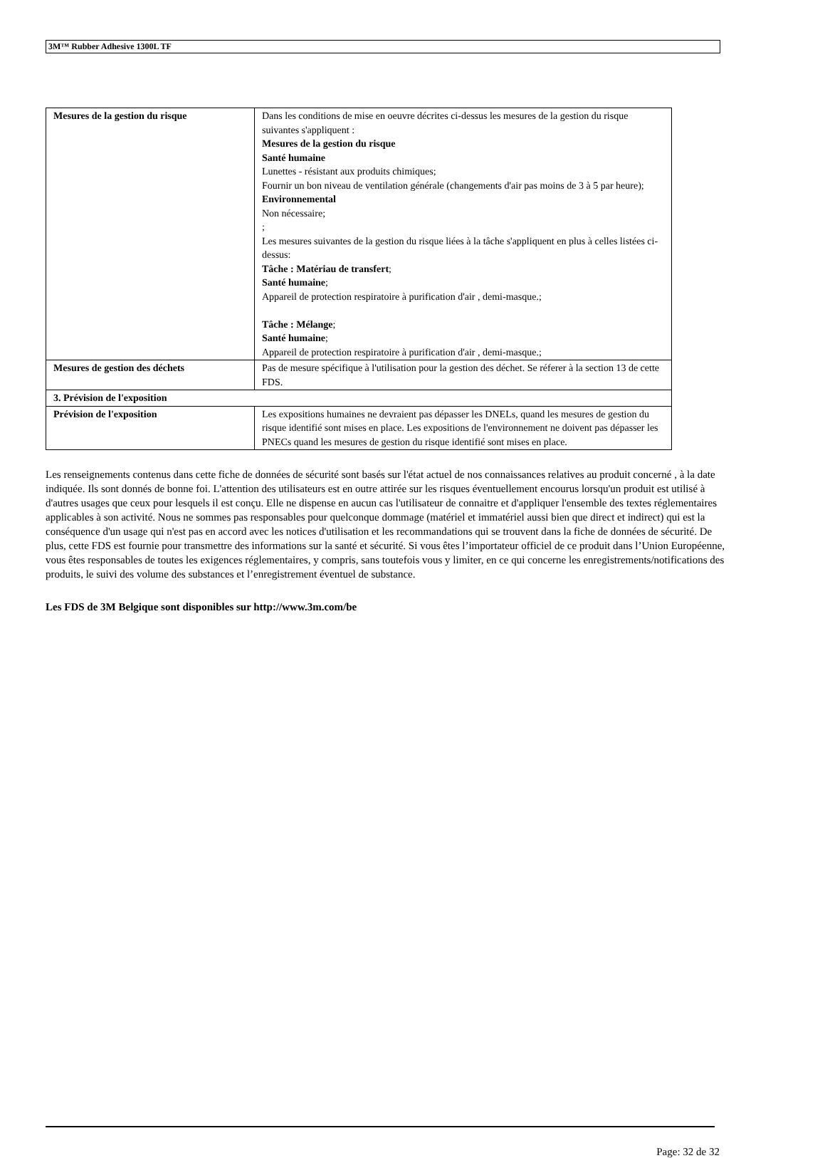3M™ Rubber Adhesive 1300L TF
| Mesures de la gestion du risque | Dans les conditions de mise en oeuvre décrites ci-dessus les mesures de la gestion du risque suivantes s'appliquent : Mesures de la gestion du risque Santé humaine Lunettes - résistant aux produits chimiques; Fournir un bon niveau de ventilation générale (changements d'air pas moins de 3 à 5 par heure); Environnemental Non nécessaire; ; Les mesures suivantes de la gestion du risque liées à la tâche s'appliquent en plus à celles listées ci-dessus: Tâche : Matériau de transfert ; Santé humaine ; Appareil de protection respiratoire à purification d'air , demi-masque.; Tâche : Mélange ; Santé humaine ; Appareil de protection respiratoire à purification d'air , demi-masque.; |
| Mesures de gestion des déchets | Pas de mesure spécifique à l'utilisation pour la gestion des déchet. Se réferer à la section 13 de cette FDS. |
| 3. Prévision de l'exposition | |
| Prévision de l'exposition | Les expositions humaines ne devraient pas dépasser les DNELs, quand les mesures de gestion du risque identifié sont mises en place. Les expositions de l'environnement ne doivent pas dépasser les PNECs quand les mesures de gestion du risque identifié sont mises en place. |
Les renseignements contenus dans cette fiche de données de sécurité sont basés sur l'état actuel de nos connaissances relatives au produit concerné , à la date indiquée. Ils sont donnés de bonne foi. L'attention des utilisateurs est en outre attirée sur les risques éventuellement encourus lorsqu'un produit est utilisé à d'autres usages que ceux pour lesquels il est conçu. Elle ne dispense en aucun cas l'utilisateur de connaitre et d'appliquer l'ensemble des textes réglementaires applicables à son activité. Nous ne sommes pas responsables pour quelconque dommage (matériel et immatériel aussi bien que direct et indirect) qui est la conséquence d'un usage qui n'est pas en accord avec les notices d'utilisation et les recommandations qui se trouvent dans la fiche de données de sécurité. De plus, cette FDS est fournie pour transmettre des informations sur la santé et sécurité. Si vous êtes l’importateur officiel de ce produit dans l’Union Européenne, vous êtes responsables de toutes les exigences réglementaires, y compris, sans toutefois vous y limiter, en ce qui concerne les enregistrements/notifications des produits, le suivi des volume des substances et l’enregistrement éventuel de substance.
Les FDS de 3M Belgique sont disponibles sur http://www.3m.com/be
Page: 32 de 32